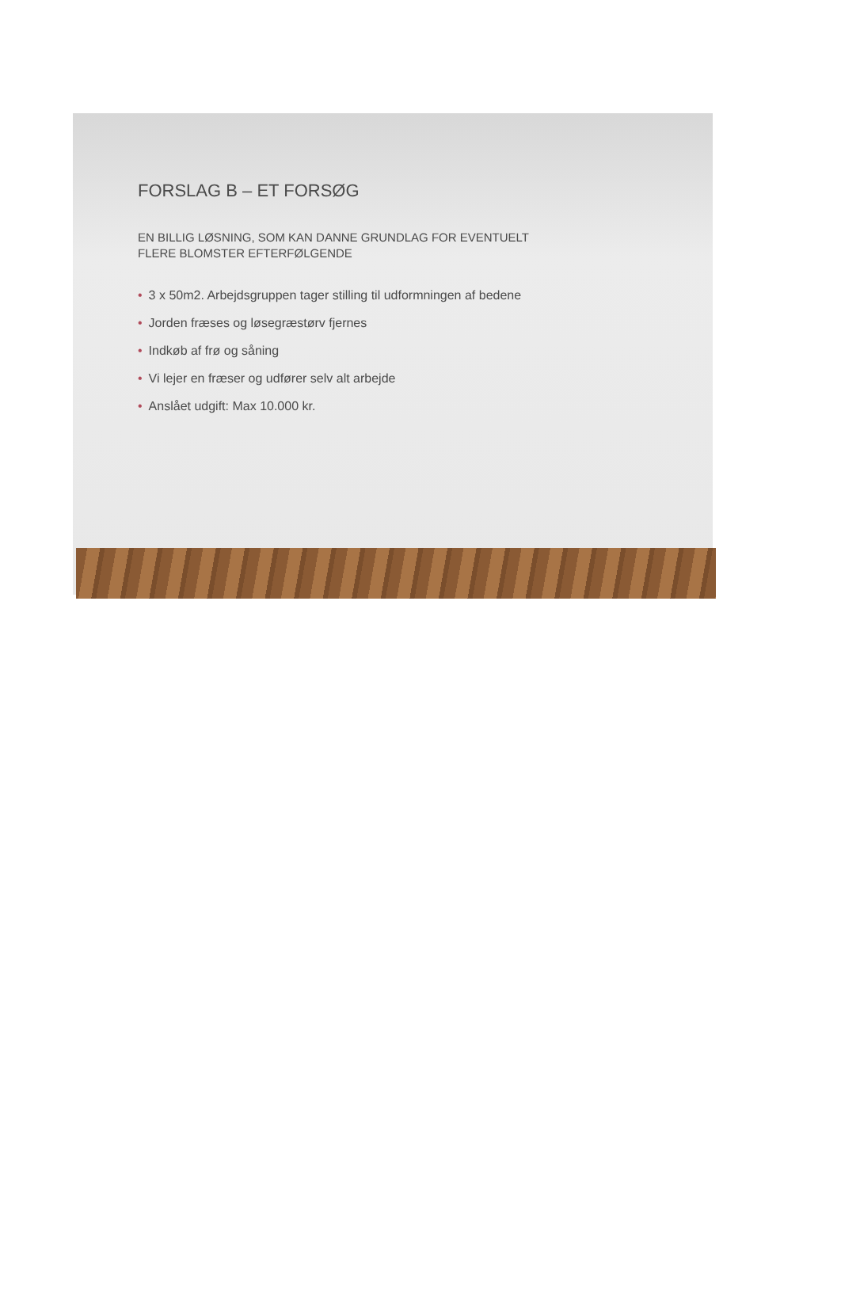FORSLAG B – ET FORSØG
EN BILLIG LØSNING, SOM KAN DANNE GRUNDLAG FOR EVENTUELT
FLERE BLOMSTER EFTERFØLGENDE
• 3 x 50m2. Arbejdsgruppen tager stilling til udformningen af bedene
• Jorden fræses og løsegræstørv fjernes
• Indkøb af frø og såning
• Vi lejer en fræser og udfører selv alt arbejde
• Anslået udgift: Max 10.000 kr.